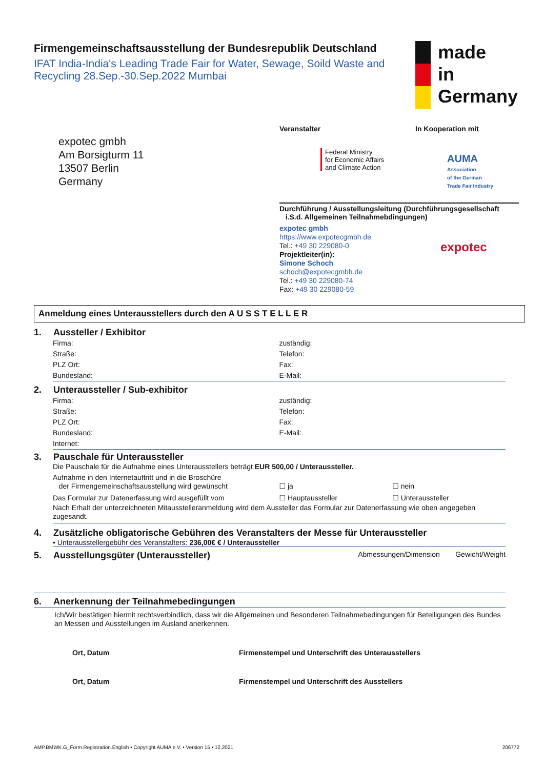Firmengemeinschaftsausstellung der Bundesrepublik Deutschland
IFAT India-India's Leading Trade Fair for Water, Sewage, Soild Waste and Recycling 28.Sep.-30.Sep.2022 Mumbai
made
in
Germany
expotec gmbh
Am Borsigturm 11
13507 Berlin
Germany
Veranstalter In Kooperation mit
Federal Ministry
for Economic Affairs
and Climate Action
AUMA
Association
of the German
Trade Fair Industry
Durchführung / Ausstellungsleitung (Durchführungsgesellschaft
i.S.d. Allgemeinen Teilnahmebdingungen)
expotec gmbh
https://www.expotecgmbh.de
Tel.: +49 30 229080-0
Projektleiter(in):
Simone Schoch
schoch@expotecgmbh.de
Tel.: +49 30 229080-74
Fax: +49 30 229080-59
expotec
Anmeldung eines Unterausstellers durch den A U S S T E L L E R
1. Aussteller / Exhibitor
Firma: zuständig:
Straße: Telefon:
PLZ Ort: Fax:
Bundesland: E-Mail:
2. Unteraussteller / Sub-exhibitor
Firma: zuständig:
Straße: Telefon:
PLZ Ort: Fax:
Bundesland: E-Mail:
Internet:
3. Pauschale für Unteraussteller
Die Pauschale für die Aufnahme eines Unterausstellers beträgt EUR 500,00 / Unteraussteller.
Aufnahme in den Internetauftritt und in die Broschüre
der Firmengemeinschaftsausstellung wird gewünscht
☐ ja
☐ nein
Das Formular zur Datenerfassung wird ausgefüllt vom
☐ Hauptaussteller ☐ Unteraussteller
Nach Erhalt der unterzeichneten Mitausstelleranmeldung wird dem Aussteller das Formular zur Datenerfassung wie oben angegeben zugesandt.
4. Zusätzliche obligatorische Gebühren des Veranstalters der Messe für Unteraussteller
• Unterausstellergebühr des Veranstalters: 236,00€ € / Unteraussteller
5. Ausstellungsgüter (Unteraussteller)
Abmessungen/Dimension Gewicht/Weight
6. Anerkennung der Teilnahmebedingungen
Ich/Wir bestätigen hiermit rechtsverbindlich, dass wir die Allgemeinen und Besonderen Teilnahmebedingungen für Beteiligungen des Bundes an Messen und Ausstellungen im Ausland anerkennen.
Ort, Datum Firmenstempel und Unterschrift des Unterausstellers
Ort, Datum Firmenstempel und Unterschrift des Ausstellers
AMP.BMWK.G_Form.Registration.English • Copyright AUMA e.V. • Version 15 • 12.2021 206772